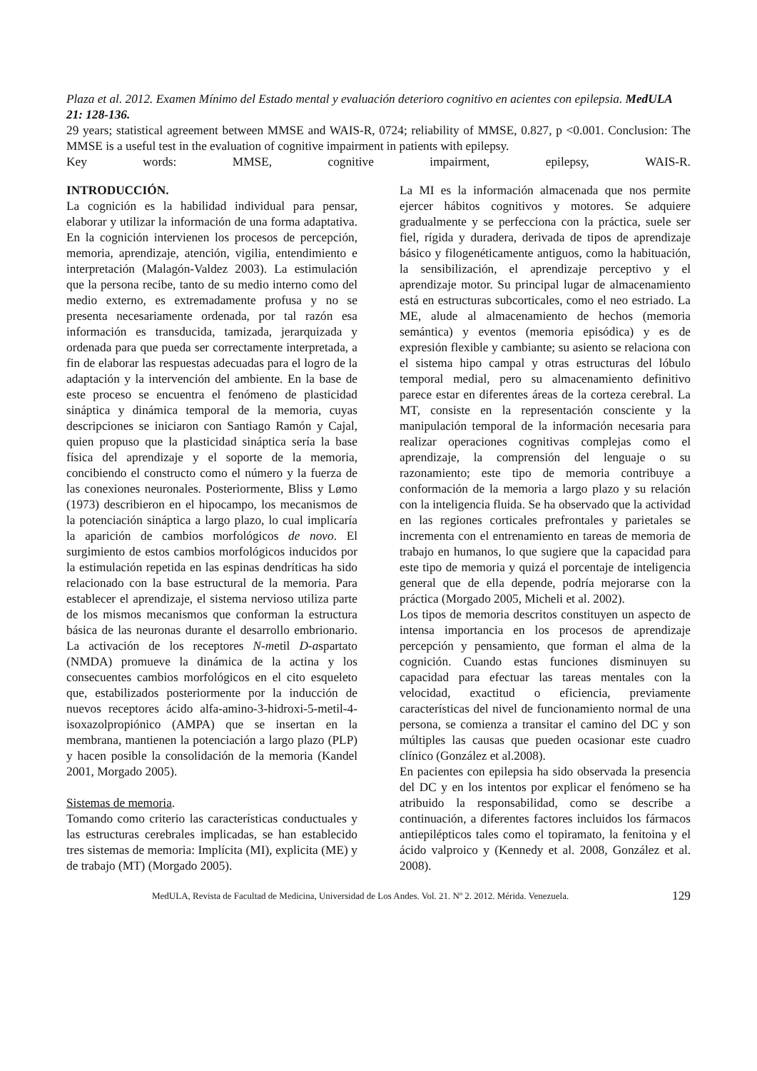Plaza et al. 2012. Examen Mínimo del Estado mental y evaluación deterioro cognitivo en acientes con epilepsia. MedULA 21: 128-136.
29 years; statistical agreement between MMSE and WAIS-R, 0724; reliability of MMSE, 0.827, p <0.001. Conclusion: The MMSE is a useful test in the evaluation of cognitive impairment in patients with epilepsy.
Key words: MMSE, cognitive impairment, epilepsy, WAIS-R.
INTRODUCCIÓN.
La cognición es la habilidad individual para pensar, elaborar y utilizar la información de una forma adaptativa. En la cognición intervienen los procesos de percepción, memoria, aprendizaje, atención, vigilia, entendimiento e interpretación (Malagón-Valdez 2003). La estimulación que la persona recibe, tanto de su medio interno como del medio externo, es extremadamente profusa y no se presenta necesariamente ordenada, por tal razón esa información es transducida, tamizada, jerarquizada y ordenada para que pueda ser correctamente interpretada, a fin de elaborar las respuestas adecuadas para el logro de la adaptación y la intervención del ambiente. En la base de este proceso se encuentra el fenómeno de plasticidad sináptica y dinámica temporal de la memoria, cuyas descripciones se iniciaron con Santiago Ramón y Cajal, quien propuso que la plasticidad sináptica sería la base física del aprendizaje y el soporte de la memoria, concibiendo el constructo como el número y la fuerza de las conexiones neuronales. Posteriormente, Bliss y Lømo (1973) describieron en el hipocampo, los mecanismos de la potenciación sináptica a largo plazo, lo cual implicaría la aparición de cambios morfológicos de novo. El surgimiento de estos cambios morfológicos inducidos por la estimulación repetida en las espinas dendríticas ha sido relacionado con la base estructural de la memoria. Para establecer el aprendizaje, el sistema nervioso utiliza parte de los mismos mecanismos que conforman la estructura básica de las neuronas durante el desarrollo embrionario. La activación de los receptores N-metil D-aspartato (NMDA) promueve la dinámica de la actina y los consecuentes cambios morfológicos en el cito esqueleto que, estabilizados posteriormente por la inducción de nuevos receptores ácido alfa-amino-3-hidroxi-5-metil-4-isoxazolpropiónico (AMPA) que se insertan en la membrana, mantienen la potenciación a largo plazo (PLP) y hacen posible la consolidación de la memoria (Kandel 2001, Morgado 2005).
Sistemas de memoria.
Tomando como criterio las características conductuales y las estructuras cerebrales implicadas, se han establecido tres sistemas de memoria: Implícita (MI), explicita (ME) y de trabajo (MT) (Morgado 2005).
La MI es la información almacenada que nos permite ejercer hábitos cognitivos y motores. Se adquiere gradualmente y se perfecciona con la práctica, suele ser fiel, rígida y duradera, derivada de tipos de aprendizaje básico y filogenéticamente antiguos, como la habituación, la sensibilización, el aprendizaje perceptivo y el aprendizaje motor. Su principal lugar de almacenamiento está en estructuras subcorticales, como el neo estriado. La ME, alude al almacenamiento de hechos (memoria semántica) y eventos (memoria episódica) y es de expresión flexible y cambiante; su asiento se relaciona con el sistema hipo campal y otras estructuras del lóbulo temporal medial, pero su almacenamiento definitivo parece estar en diferentes áreas de la corteza cerebral. La MT, consiste en la representación consciente y la manipulación temporal de la información necesaria para realizar operaciones cognitivas complejas como el aprendizaje, la comprensión del lenguaje o su razonamiento; este tipo de memoria contribuye a conformación de la memoria a largo plazo y su relación con la inteligencia fluida. Se ha observado que la actividad en las regiones corticales prefrontales y parietales se incrementa con el entrenamiento en tareas de memoria de trabajo en humanos, lo que sugiere que la capacidad para este tipo de memoria y quizá el porcentaje de inteligencia general que de ella depende, podría mejorarse con la práctica (Morgado 2005, Micheli et al. 2002).
Los tipos de memoria descritos constituyen un aspecto de intensa importancia en los procesos de aprendizaje percepción y pensamiento, que forman el alma de la cognición. Cuando estas funciones disminuyen su capacidad para efectuar las tareas mentales con la velocidad, exactitud o eficiencia, previamente características del nivel de funcionamiento normal de una persona, se comienza a transitar el camino del DC y son múltiples las causas que pueden ocasionar este cuadro clínico (González et al.2008).
En pacientes con epilepsia ha sido observada la presencia del DC y en los intentos por explicar el fenómeno se ha atribuido la responsabilidad, como se describe a continuación, a diferentes factores incluidos los fármacos antiepilépticos tales como el topiramato, la fenitoina y el ácido valproico y (Kennedy et al. 2008, González et al. 2008).
MedULA, Revista de Facultad de Medicina, Universidad de Los Andes. Vol. 21. Nº 2. 2012. Mérida. Venezuela. 129